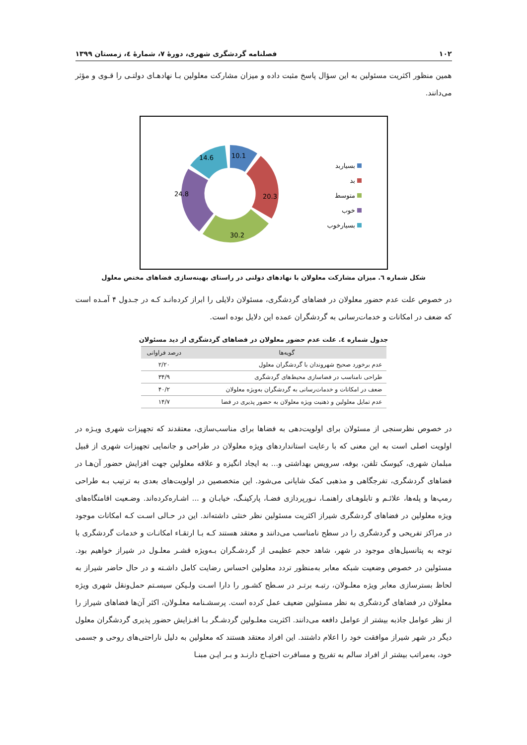۱۰۲ فصلنامه گردشگری شهری، دورهٔ ۷، شمارهٔ ٤، زمستان ۱۳۹۹
همین منظور اکثریت مسئولین به این سؤال پاسخ مثبت داده و میزان مشارکت معلولین بـا نهادهـای دولتـی را قـوی و مؤثر می‌دانند.
10.1
20.3
30.2
24.8
14.6
بسیاربد
بد
متوسط
خوب
بسیارخوب
شکل شماره ٦. میزان مشارکت معلولان با نهادهای دولتی در راستای بهینه‌سازی فضاهای مختص معلول
در خصوص علت عدم حضور معلولان در فضاهای گردشگری، مسئولان دلایلی را ابراز کرده‌انـد کـه در جـدول ۴ آمـده است که ضعف در امکانات و خدمات‌رسانی به گردشگران عمده این دلایل بوده است.
جدول شماره ٤. علت عدم حضور معلولان در فضاهای گردشگری از دید مسئولان
| گویه‌ها | درصد فراوانی |
| --- | --- |
| عدم برخورد صحیح شهروندان با گردشگران معلول | ۲/۲۰ |
| طراحی نامناسب در فضاسازی محیط‌های گردشگری | ۳۴/۹ |
| ضعف در امکانات و خدمات‌رسانی به گردشگران به‌ویژه معلولان | ۴۰/۲ |
| عدم تمایل معلولین و ذهنیت ویژه معلولان به حضور پذیری در فضا | ۱۴/۷ |
در خصوص نظرسنجی از مسئولان برای اولویت‌دهی به فضاها برای مناسب‌سازی، معتقدند که تجهیزات شهری ویـژه در اولویت اصلی است به این معنی که با رعایت استانداردهای ویژه معلولان در طراحی و جانمایی تجهیزات شهری از قبیل مبلمان شهری، کیوسک تلفن، بوفه، سرویس بهداشتی و... به ایجاد انگیزه و علاقه معلولین جهت افزایش حضور آن‌هـا در فضاهای گردشگری، تفرجگاهی و مذهبی کمک شایانی می‌شود. این متخصصین در اولویت‌های بعدی به ترتیب بـه طراحی رمپ‌ها و پله‌ها، علائـم و تابلوهـای راهنمـا، نـورپردازی فضـا، پارکینـگ، خیابـان و ... اشـاره‌کرده‌اند. وضـعیت اقامتگاه‌های ویژه معلولین در فضاهای گردشگری شیراز اکثریت مسئولین نظر خنثی داشته‌اند. این در حـالی اسـت کـه امکانات موجود در مراکز تفریحی و گردشگری را در سطح نامناسب می‌دانند و معتقد هستند کـه بـا ارتقـاء امکانـات و خدمات گردشگری با توجه به پتانسیل‌های موجود در شهر، شاهد حجم عظیمی از گردشـگران بـه‌ویژه قشـر معلـول در شیراز خواهیم بود. مسئولین در خصوص وضعیت شبکه معابر به‌منظور تردد معلولین احساس رضایت کامل داشـته و در حال حاضر شیراز به لحاظ بسترسازی معابر ویژه معلـولان، رتبـه برتـر در سـطح کشـور را دارا اسـت ولـیکن سیسـتم حمل‌ونقل شهری ویژه معلولان در فضاهای گردشگری به نظر مسئولین ضعیف عمل کرده است. پرسشـنامه معلـولان، اکثر آن‌ها فضاهای شیراز را از نظر عوامل جاذبه بیشتر از عوامل دافعه می‌دانند. اکثریت معلـولین گردشـگر بـا افـزایش حضور پذیری گردشگران معلول دیگر در شهر شیراز موافقت خود را اعلام داشتند. این افراد معتقد هستند که معلولین به دلیل ناراحتی‌های روحی و جسمی خود، به‌مراتب بیشتر از افراد سالم به تفریح و مسافرت احتیـاج دارنـد و بـر ایـن مبنـا